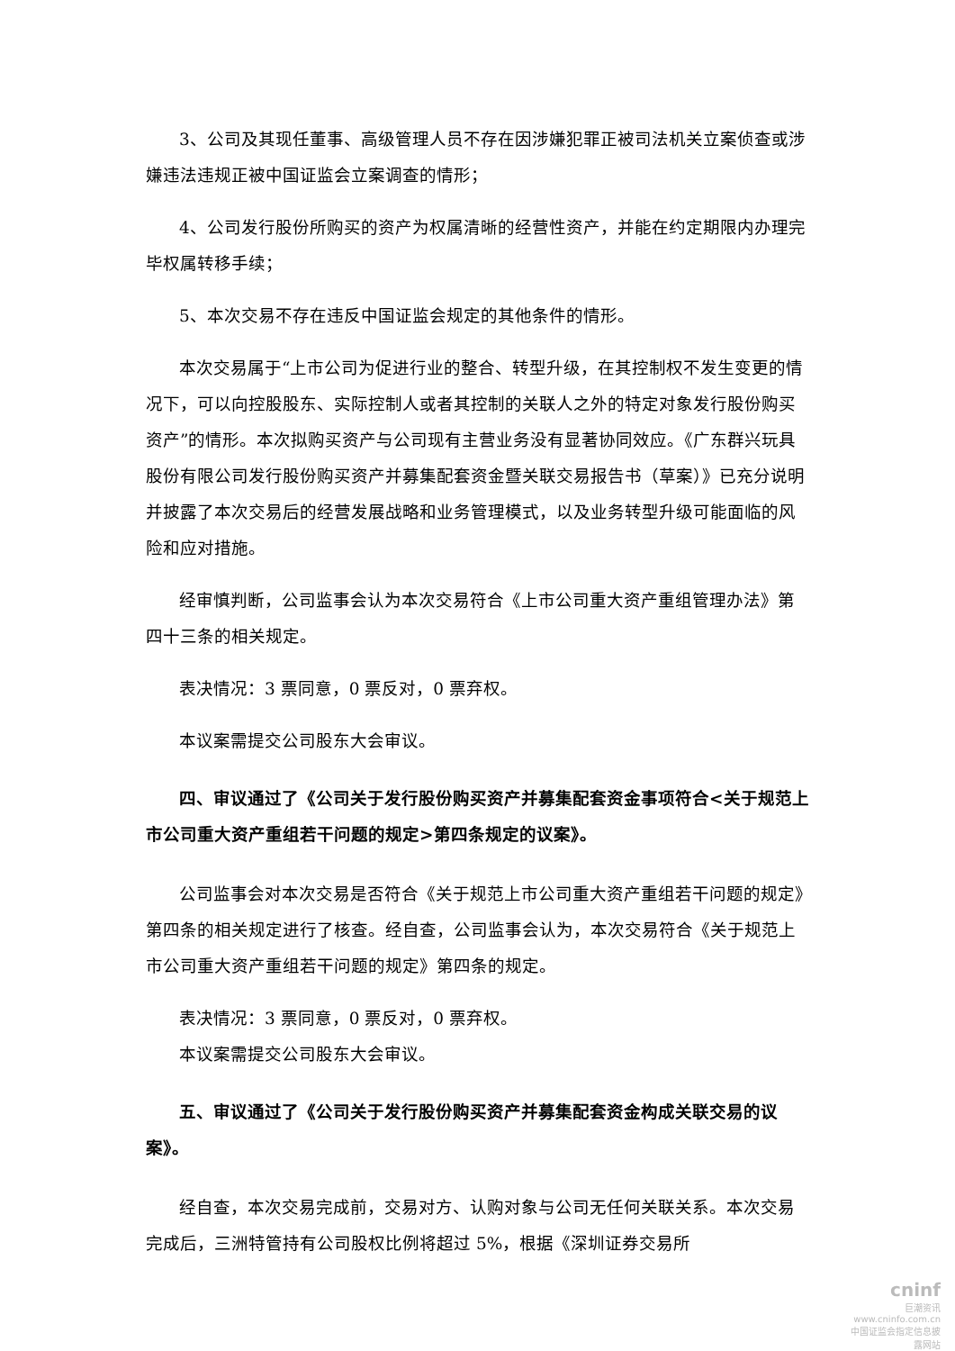3、公司及其现任董事、高级管理人员不存在因涉嫌犯罪正被司法机关立案侦查或涉嫌违法违规正被中国证监会立案调查的情形；
4、公司发行股份所购买的资产为权属清晰的经营性资产，并能在约定期限内办理完毕权属转移手续；
5、本次交易不存在违反中国证监会规定的其他条件的情形。
本次交易属于“上市公司为促进行业的整合、转型升级，在其控制权不发生变更的情况下，可以向控股股东、实际控制人或者其控制的关联人之外的特定对象发行股份购买资产”的情形。本次拟购买资产与公司现有主营业务没有显著协同效应。《广东群兴玩具股份有限公司发行股份购买资产并募集配套资金暨关联交易报告书（草案）》已充分说明并披露了本次交易后的经营发展战略和业务管理模式，以及业务转型升级可能面临的风险和应对措施。
经审慎判断，公司监事会认为本次交易符合《上市公司重大资产重组管理办法》第四十三条的相关规定。
表决情况：3 票同意，0 票反对，0 票弃权。
本议案需提交公司股东大会审议。
四、审议通过了《公司关于发行股份购买资产并募集配套资金事项符合<关于规范上市公司重大资产重组若干问题的规定>第四条规定的议案》。
公司监事会对本次交易是否符合《关于规范上市公司重大资产重组若干问题的规定》第四条的相关规定进行了核查。经自查，公司监事会认为，本次交易符合《关于规范上市公司重大资产重组若干问题的规定》第四条的规定。
表决情况：3 票同意，0 票反对，0 票弃权。
本议案需提交公司股东大会审议。
五、审议通过了《公司关于发行股份购买资产并募集配套资金构成关联交易的议案》。
经自查，本次交易完成前，交易对方、认购对象与公司无任何关联关系。本次交易完成后，三洲特管持有公司股权比例将超过 5%，根据《深圳证券交易所
cninf
巨潮资讯
www.cninfo.com.cn
中国证监会指定信息披露网站